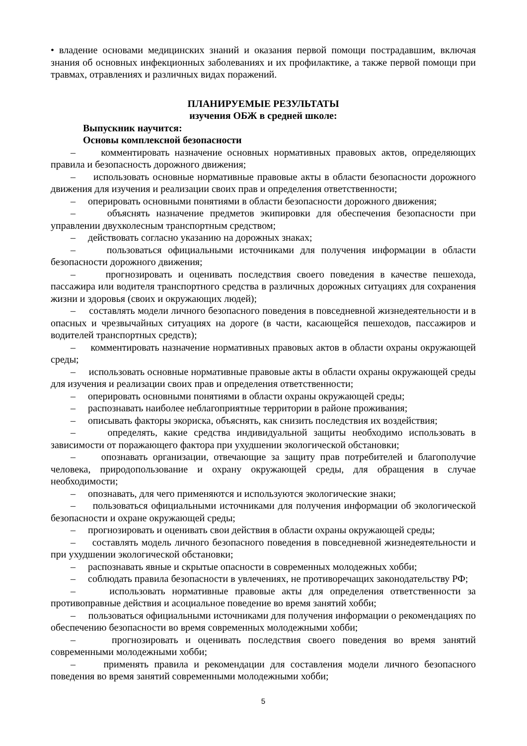• владение основами медицинских знаний и оказания первой помощи пострадавшим, включая знания об основных инфекционных заболеваниях и их профилактике, а также первой помощи при травмах, отравлениях и различных видах поражений.
ПЛАНИРУЕМЫЕ РЕЗУЛЬТАТЫ
изучения ОБЖ в средней школе:
Выпускник научится:
Основы комплексной безопасности
– комментировать назначение основных нормативных правовых актов, определяющих правила и безопасность дорожного движения;
– использовать основные нормативные правовые акты в области безопасности дорожного движения для изучения и реализации своих прав и определения ответственности;
– оперировать основными понятиями в области безопасности дорожного движения;
– объяснять назначение предметов экипировки для обеспечения безопасности при управлении двухколесным транспортным средством;
– действовать согласно указанию на дорожных знаках;
– пользоваться официальными источниками для получения информации в области безопасности дорожного движения;
– прогнозировать и оценивать последствия своего поведения в качестве пешехода, пассажира или водителя транспортного средства в различных дорожных ситуациях для сохранения жизни и здоровья (своих и окружающих людей);
– составлять модели личного безопасного поведения в повседневной жизнедеятельности и в опасных и чрезвычайных ситуациях на дороге (в части, касающейся пешеходов, пассажиров и водителей транспортных средств);
– комментировать назначение нормативных правовых актов в области охраны окружающей среды;
– использовать основные нормативные правовые акты в области охраны окружающей среды для изучения и реализации своих прав и определения ответственности;
– оперировать основными понятиями в области охраны окружающей среды;
– распознавать наиболее неблагоприятные территории в районе проживания;
– описывать факторы экориска, объяснять, как снизить последствия их воздействия;
– определять, какие средства индивидуальной защиты необходимо использовать в зависимости от поражающего фактора при ухудшении экологической обстановки;
– опознавать организации, отвечающие за защиту прав потребителей и благополучие человека, природопользование и охрану окружающей среды, для обращения в случае необходимости;
– опознавать, для чего применяются и используются экологические знаки;
– пользоваться официальными источниками для получения информации об экологической безопасности и охране окружающей среды;
– прогнозировать и оценивать свои действия в области охраны окружающей среды;
– составлять модель личного безопасного поведения в повседневной жизнедеятельности и при ухудшении экологической обстановки;
– распознавать явные и скрытые опасности в современных молодежных хобби;
– соблюдать правила безопасности в увлечениях, не противоречащих законодательству РФ;
– использовать нормативные правовые акты для определения ответственности за противоправные действия и асоциальное поведение во время занятий хобби;
– пользоваться официальными источниками для получения информации о рекомендациях по обеспечению безопасности во время современных молодежными хобби;
– прогнозировать и оценивать последствия своего поведения во время занятий современными молодежными хобби;
– применять правила и рекомендации для составления модели личного безопасного поведения во время занятий современными молодежными хобби;
5